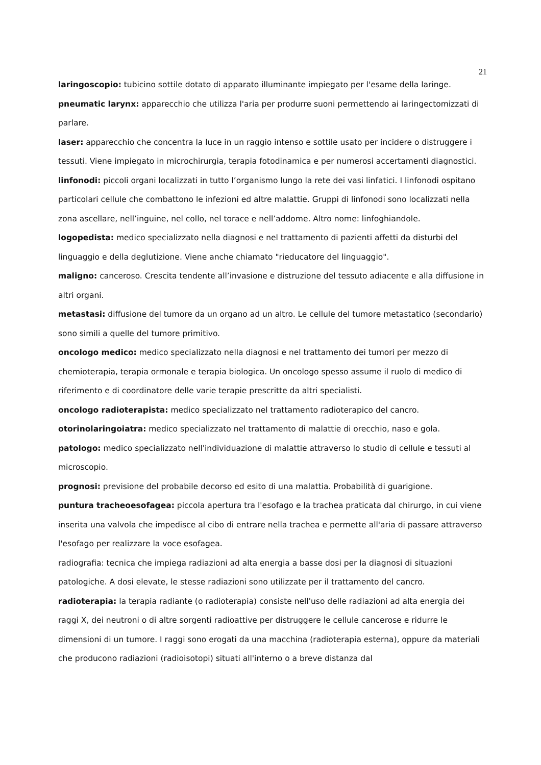21
laringoscopio: tubicino sottile dotato di apparato illuminante impiegato per l'esame della laringe.
pneumatic larynx: apparecchio che utilizza l'aria per produrre suoni permettendo ai laringectomizzati di parlare.
laser: apparecchio che concentra la luce in un raggio intenso e sottile usato per incidere o distruggere i tessuti. Viene impiegato in microchirurgia, terapia fotodinamica e per numerosi accertamenti diagnostici.
linfonodi: piccoli organi localizzati in tutto l’organismo lungo la rete dei vasi linfatici. I linfonodi ospitano particolari cellule che combattono le infezioni ed altre malattie. Gruppi di linfonodi sono localizzati nella zona ascellare, nell’inguine, nel collo, nel torace e nell’addome. Altro nome: linfoghiandole.
logopedista: medico specializzato nella diagnosi e nel trattamento di pazienti affetti da disturbi del linguaggio e della deglutizione. Viene anche chiamato "rieducatore del linguaggio".
maligno: canceroso. Crescita tendente all’invasione e distruzione del tessuto adiacente e alla diffusione in altri organi.
metastasi: diffusione del tumore da un organo ad un altro. Le cellule del tumore metastatico (secondario) sono simili a quelle del tumore primitivo.
oncologo medico: medico specializzato nella diagnosi e nel trattamento dei tumori per mezzo di chemioterapia, terapia ormonale e terapia biologica. Un oncologo spesso assume il ruolo di medico di riferimento e di coordinatore delle varie terapie prescritte da altri specialisti.
oncologo radioterapista: medico specializzato nel trattamento radioterapico del cancro.
otorinolaringoiatra: medico specializzato nel trattamento di malattie di orecchio, naso e gola.
patologo: medico specializzato nell'individuazione di malattie attraverso lo studio di cellule e tessuti al microscopio.
prognosi: previsione del probabile decorso ed esito di una malattia. Probabilità di guarigione.
puntura tracheoesofagea: piccola apertura tra l'esofago e la trachea praticata dal chirurgo, in cui viene inserita una valvola che impedisce al cibo di entrare nella trachea e permette all'aria di passare attraverso l'esofago per realizzare la voce esofagea.
radiografia: tecnica che impiega radiazioni ad alta energia a basse dosi per la diagnosi di situazioni patologiche. A dosi elevate, le stesse radiazioni sono utilizzate per il trattamento del cancro.
radioterapia: la terapia radiante (o radioterapia) consiste nell'uso delle radiazioni ad alta energia dei raggi X, dei neutroni o di altre sorgenti radioattive per distruggere le cellule cancerose e ridurre le dimensioni di un tumore. I raggi sono erogati da una macchina (radioterapia esterna), oppure da materiali che producono radiazioni (radioisotopi) situati all'interno o a breve distanza dal